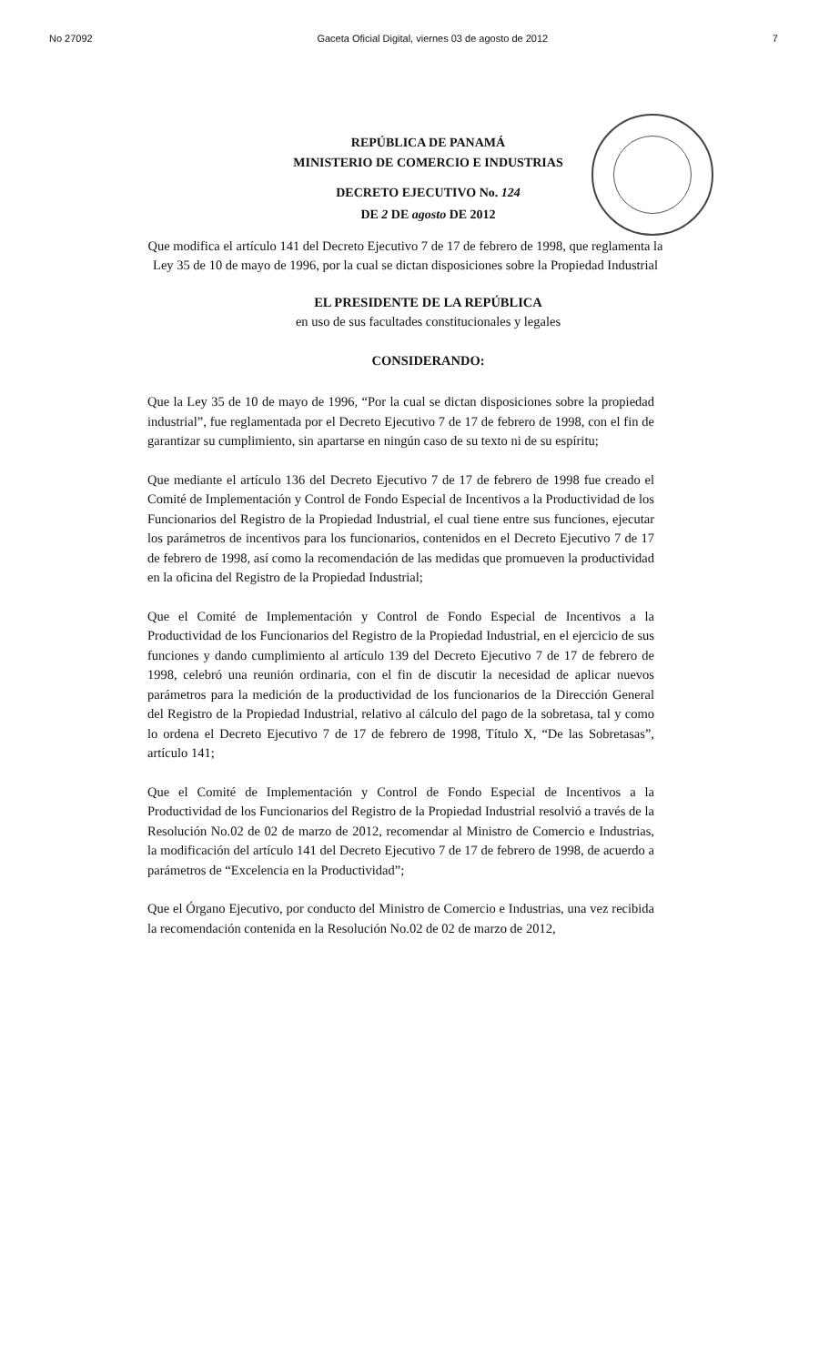No 27092 Gaceta Oficial Digital, viernes 03 de agosto de 2012 7
REPÚBLICA DE PANAMÁ
MINISTERIO DE COMERCIO E INDUSTRIAS
DECRETO EJECUTIVO No. 124
DE 2 DE agosto DE 2012
Que modifica el artículo 141 del Decreto Ejecutivo 7 de 17 de febrero de 1998, que reglamenta la Ley 35 de 10 de mayo de 1996, por la cual se dictan disposiciones sobre la Propiedad Industrial
EL PRESIDENTE DE LA REPÚBLICA
en uso de sus facultades constitucionales y legales
CONSIDERANDO:
Que la Ley 35 de 10 de mayo de 1996, “Por la cual se dictan disposiciones sobre la propiedad industrial”, fue reglamentada por el Decreto Ejecutivo 7 de 17 de febrero de 1998, con el fin de garantizar su cumplimiento, sin apartarse en ningún caso de su texto ni de su espíritu;
Que mediante el artículo 136 del Decreto Ejecutivo 7 de 17 de febrero de 1998 fue creado el Comité de Implementación y Control de Fondo Especial de Incentivos a la Productividad de los Funcionarios del Registro de la Propiedad Industrial, el cual tiene entre sus funciones, ejecutar los parámetros de incentivos para los funcionarios, contenidos en el Decreto Ejecutivo 7 de 17 de febrero de 1998, así como la recomendación de las medidas que promueven la productividad en la oficina del Registro de la Propiedad Industrial;
Que el Comité de Implementación y Control de Fondo Especial de Incentivos a la Productividad de los Funcionarios del Registro de la Propiedad Industrial, en el ejercicio de sus funciones y dando cumplimiento al artículo 139 del Decreto Ejecutivo 7 de 17 de febrero de 1998, celebró una reunión ordinaria, con el fin de discutir la necesidad de aplicar nuevos parámetros para la medición de la productividad de los funcionarios de la Dirección General del Registro de la Propiedad Industrial, relativo al cálculo del pago de la sobretasa, tal y como lo ordena el Decreto Ejecutivo 7 de 17 de febrero de 1998, Título X, “De las Sobretasas”, artículo 141;
Que el Comité de Implementación y Control de Fondo Especial de Incentivos a la Productividad de los Funcionarios del Registro de la Propiedad Industrial resolvió a través de la Resolución No.02 de 02 de marzo de 2012, recomendar al Ministro de Comercio e Industrias, la modificación del artículo 141 del Decreto Ejecutivo 7 de 17 de febrero de 1998, de acuerdo a parámetros de “Excelencia en la Productividad”;
Que el Órgano Ejecutivo, por conducto del Ministro de Comercio e Industrias, una vez recibida la recomendación contenida en la Resolución No.02 de 02 de marzo de 2012,